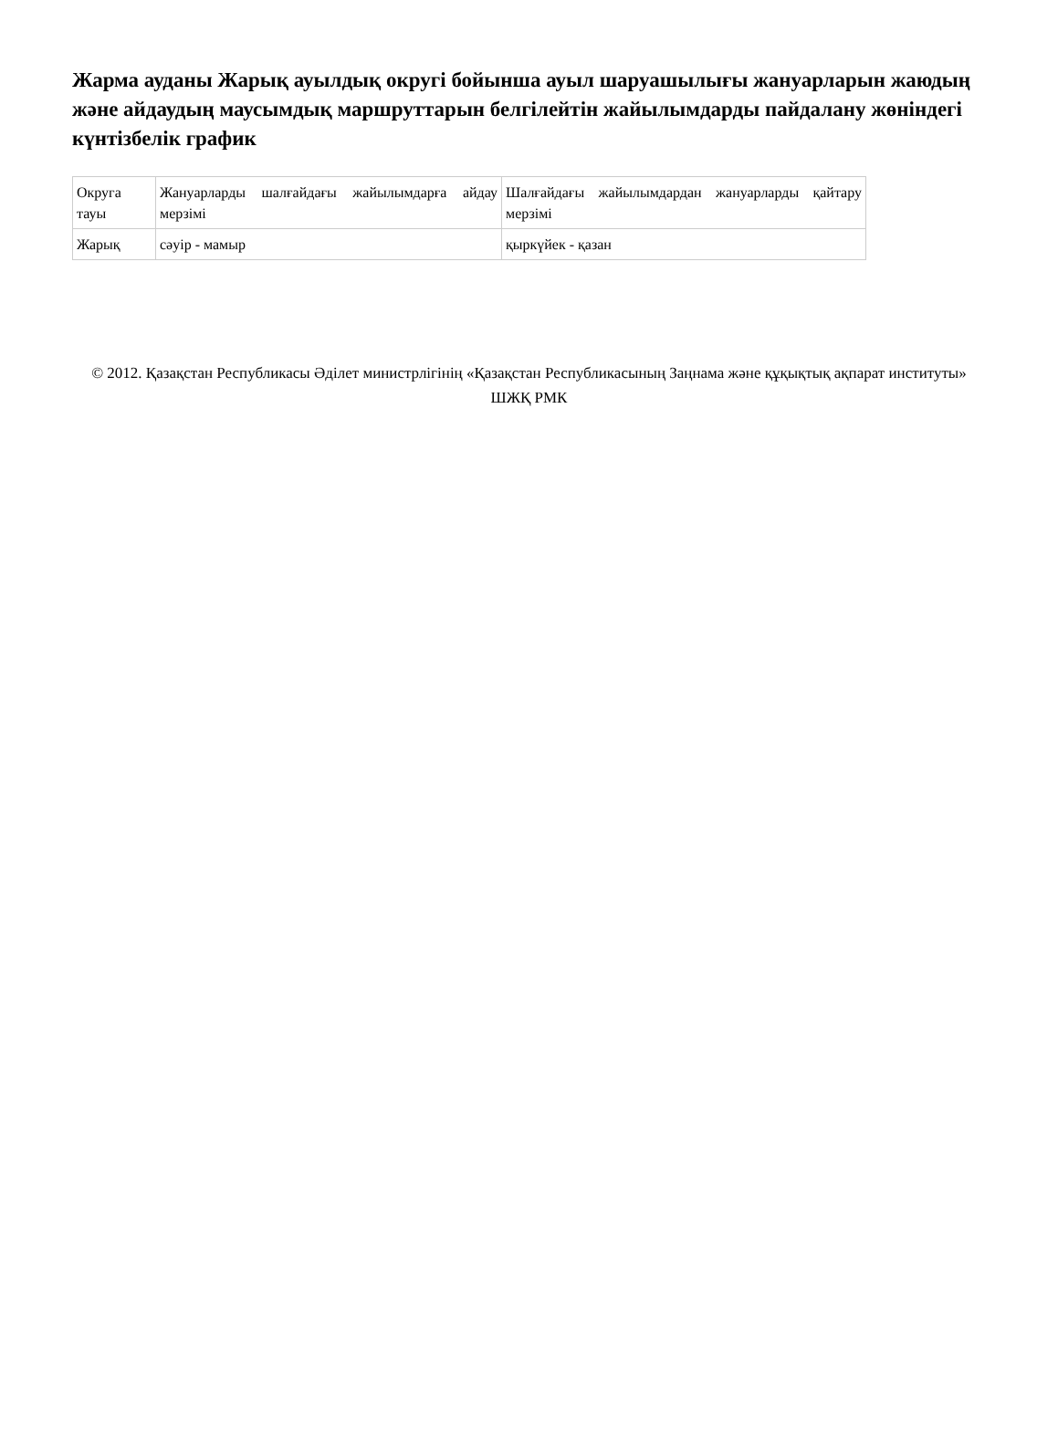Жарма ауданы Жарық ауылдық округі бойынша ауыл шаруашылығы жануарларын жаюдың және айдаудың маусымдық маршруттарын белгілейтін жайылымдарды пайдалану жөніндегі күнтізбелік график
| Округа тауы | Жануарларды шалғайдағы жайылымдарға айдау мерзімі | Шалғайдағы жайылымдардан жануарларды қайтару мерзімі |
| Жарық | сәуір - мамыр | қыркүйек - қазан |
© 2012. Қазақстан Республикасы Әділет министрлігінің «Қазақстан Республикасының Заңнама және құқықтық ақпарат институты» ШЖҚ РМК